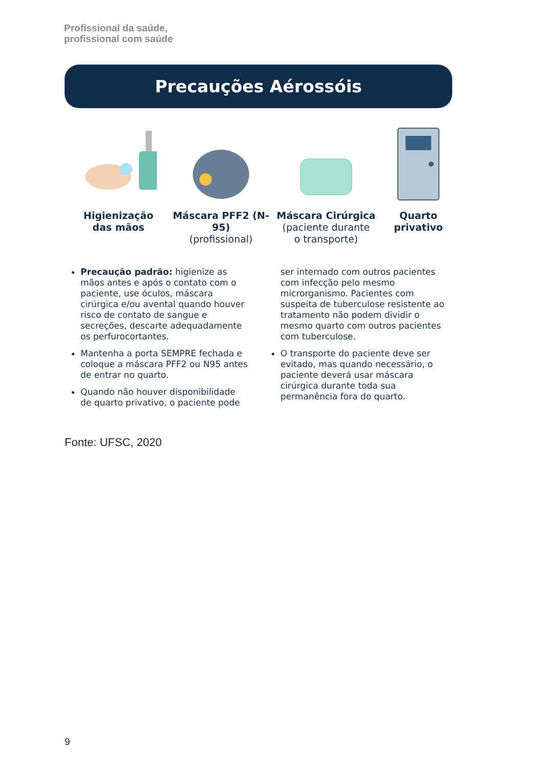Profissional da saúde,
profissional com saúde
Precauções Aérossóis
Higienização
das mãos
Máscara PFF2 (N-95)
(profissional)
Máscara Cirúrgica
(paciente durante
o transporte)
Quarto
privativo
Precaução padrão: higienize as mãos antes e após o contato com o paciente, use óculos, máscara cirúrgica e/ou avental quando houver risco de contato de sangue e secreções, descarte adequadamente os perfurocortantes.
Mantenha a porta SEMPRE fechada e coloque a máscara PFF2 ou N95 antes de entrar no quarto.
Quando não houver disponibilidade de quarto privativo, o paciente pode
ser internado com outros pacientes com infecção pelo mesmo microrganismo. Pacientes com suspeita de tuberculose resistente ao tratamento não podem dividir o mesmo quarto com outros pacientes com tuberculose.
O transporte do paciente deve ser evitado, mas quando necessário, o paciente deverá usar máscara cirúrgica durante toda sua permanência fora do quarto.
Fonte: UFSC, 2020
9